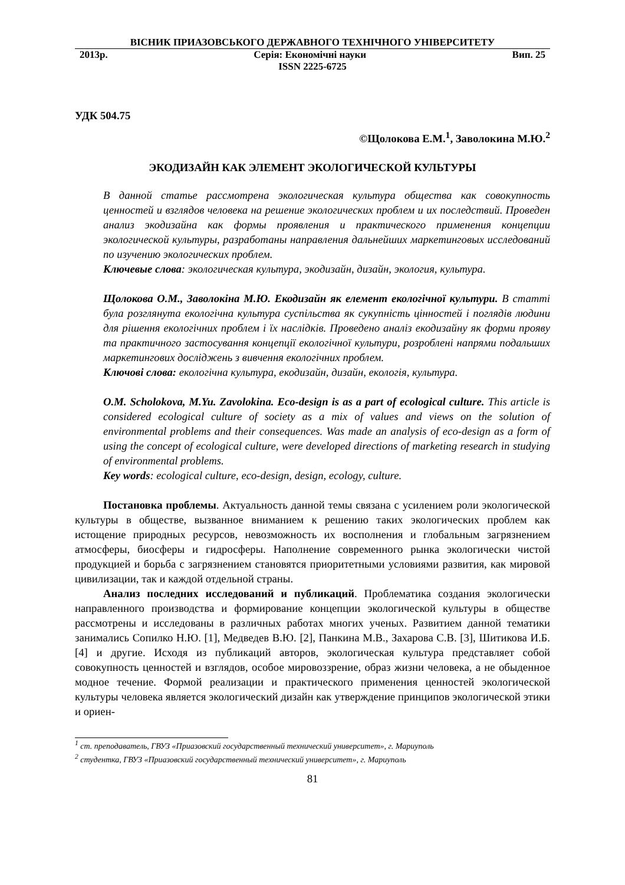ВІСНИК ПРИАЗОВСЬКОГО ДЕРЖАВНОГО ТЕХНІЧНОГО УНІВЕРСИТЕТУ
2013р. Серія: Економічні науки Вип. 25
ISSN 2225-6725
УДК 504.75
©Щолокова Е.М.<sup>1</sup>, Заволокина М.Ю.<sup>2</sup>
ЭКОДИЗАЙН КАК ЭЛЕМЕНТ ЭКОЛОГИЧЕСКОЙ КУЛЬТУРЫ
В данной статье рассмотрена экологическая культура общества как совокупность ценностей и взглядов человека на решение экологических проблем и их последствий. Проведен анализ экодизайна как формы проявления и практического применения концепции экологической культуры, разработаны направления дальнейших маркетинговых исследований по изучению экологических проблем.
Ключевые слова: экологическая культура, экодизайн, дизайн, экология, культура.
Щолокова О.М., Заволокіна М.Ю. Екодизайн як елемент екологічної культури. В статті була розглянута екологічна культура суспільства як сукупність цінностей і поглядів людини для рішення екологічних проблем і їх наслідків. Проведено аналіз екодизайну як форми прояву та практичного застосування концепції екологічної культури, розроблені напрями подальших маркетингових досліджень з вивчення екологічних проблем.
Ключові слова: екологічна культура, екодизайн, дизайн, екологія, культура.
O.M. Scholokova, M.Yu. Zavolokina. Eco-design is as a part of ecological culture. This article is considered ecological culture of society as a mix of values and views on the solution of environmental problems and their consequences. Was made an analysis of eco-design as a form of using the concept of ecological culture, were developed directions of marketing research in studying of environmental problems.
Key words: ecological culture, eco-design, design, ecology, culture.
Постановка проблемы. Актуальность данной темы связана с усилением роли экологической культуры в обществе, вызванное вниманием к решению таких экологических проблем как истощение природных ресурсов, невозможность их восполнения и глобальным загрязнением атмосферы, биосферы и гидросферы. Наполнение современного рынка экологически чистой продукцией и борьба с загрязнением становятся приоритетными условиями развития, как мировой цивилизации, так и каждой отдельной страны.
Анализ последних исследований и публикаций. Проблематика создания экологически направленного производства и формирование концепции экологической культуры в обществе рассмотрены и исследованы в различных работах многих ученых. Развитием данной тематики занимались Сопилко Н.Ю. [1], Медведев В.Ю. [2], Панкина М.В., Захарова С.В. [3], Шитикова И.Б. [4] и другие. Исходя из публикаций авторов, экологическая культура представляет собой совокупность ценностей и взглядов, особое мировоззрение, образ жизни человека, а не обыденное модное течение. Формой реализации и практического применения ценностей экологической культуры человека является экологический дизайн как утверждение принципов экологической этики и ориен-
<sup>1</sup> ст. преподаватель, ГВУЗ «Приазовский государственный технический университет», г. Мариуполь
<sup>2</sup> студентка, ГВУЗ «Приазовский государственный технический университет», г. Мариуполь
81